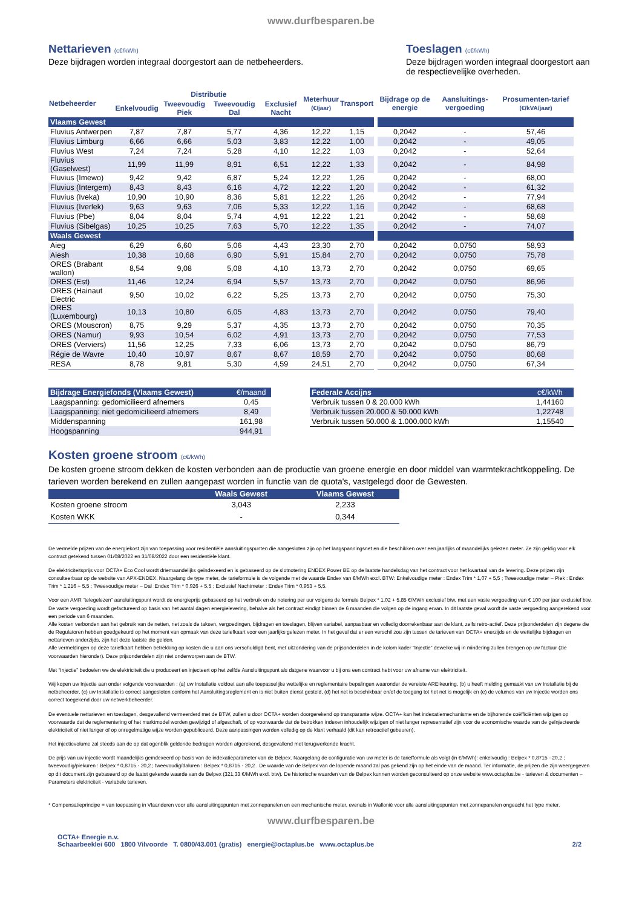www.durfbesparen.be
Nettarieven (c€/kWh)
Deze bijdragen worden integraal doorgestort aan de netbeheerders.
Toeslagen (c€/kWh)
Deze bijdragen worden integraal doorgestort aan de respectievelijke overheden.
| Netbeheerder | Distributie | | | | Meterhuur (€/jaar) | Transport | Bijdrage op de energie | Aansluitings-vergoeding | Prosumenten-tarief (€/kVA/jaar) |
| --- | --- | --- | --- | --- | --- | --- | --- | --- | --- |
| | Enkelvoudig | Tweevoudig Piek | Tweevoudig Dal | Exclusief Nacht | | | | | |
| Vlaams Gewest | | | | | | | | | |
| Fluvius Antwerpen | 7,87 | 7,87 | 5,77 | 4,36 | 12,22 | 1,15 | 0,2042 | - | 57,46 |
| Fluvius Limburg | 6,66 | 6,66 | 5,03 | 3,83 | 12,22 | 1,00 | 0,2042 | - | 49,05 |
| Fluvius West | 7,24 | 7,24 | 5,28 | 4,10 | 12,22 | 1,03 | 0,2042 | - | 52,64 |
| Fluvius (Gaselwest) | 11,99 | 11,99 | 8,91 | 6,51 | 12,22 | 1,33 | 0,2042 | - | 84,98 |
| Fluvius (Imewo) | 9,42 | 9,42 | 6,87 | 5,24 | 12,22 | 1,26 | 0,2042 | - | 68,00 |
| Fluvius (Intergem) | 8,43 | 8,43 | 6,16 | 4,72 | 12,22 | 1,20 | 0,2042 | - | 61,32 |
| Fluvius (Iveka) | 10,90 | 10,90 | 8,36 | 5,81 | 12,22 | 1,26 | 0,2042 | - | 77,94 |
| Fluvius (Iverlek) | 9,63 | 9,63 | 7,06 | 5,33 | 12,22 | 1,16 | 0,2042 | - | 68,68 |
| Fluvius (Pbe) | 8,04 | 8,04 | 5,74 | 4,91 | 12,22 | 1,21 | 0,2042 | - | 58,68 |
| Fluvius (Sibelgas) | 10,25 | 10,25 | 7,63 | 5,70 | 12,22 | 1,35 | 0,2042 | - | 74,07 |
| Waals Gewest | | | | | | | | | |
| Aieg | 6,29 | 6,60 | 5,06 | 4,43 | 23,30 | 2,70 | 0,2042 | 0,0750 | 58,93 |
| Aiesh | 10,38 | 10,68 | 6,90 | 5,91 | 15,84 | 2,70 | 0,2042 | 0,0750 | 75,78 |
| ORES (Brabant wallon) | 8,54 | 9,08 | 5,08 | 4,10 | 13,73 | 2,70 | 0,2042 | 0,0750 | 69,65 |
| ORES (Est) | 11,46 | 12,24 | 6,94 | 5,57 | 13,73 | 2,70 | 0,2042 | 0,0750 | 86,96 |
| ORES (Hainaut Electric | 9,50 | 10,02 | 6,22 | 5,25 | 13,73 | 2,70 | 0,2042 | 0,0750 | 75,30 |
| ORES (Luxembourg) | 10,13 | 10,80 | 6,05 | 4,83 | 13,73 | 2,70 | 0,2042 | 0,0750 | 79,40 |
| ORES (Mouscron) | 8,75 | 9,29 | 5,37 | 4,35 | 13,73 | 2,70 | 0,2042 | 0,0750 | 70,35 |
| ORES (Namur) | 9,93 | 10,54 | 6,02 | 4,91 | 13,73 | 2,70 | 0,2042 | 0,0750 | 77,53 |
| ORES (Verviers) | 11,56 | 12,25 | 7,33 | 6,06 | 13,73 | 2,70 | 0,2042 | 0,0750 | 86,79 |
| Régie de Wavre | 10,40 | 10,97 | 8,67 | 8,67 | 18,59 | 2,70 | 0,2042 | 0,0750 | 80,68 |
| RESA | 8,78 | 9,81 | 5,30 | 4,59 | 24,51 | 2,70 | 0,2042 | 0,0750 | 67,34 |
| Bijdrage Energiefonds (Vlaams Gewest) | €/maand |
| Laagspanning: gedomicilieerd afnemers | 0,45 |
| Laagspanning: niet gedomicilieerd afnemers | 8,49 |
| Middenspanning | 161,98 |
| Hoogspanning | 944,91 |
| Federale Accijns | c€/kWh |
| Verbruik tussen 0 & 20.000 kWh | 1,44160 |
| Verbruik tussen 20.000 & 50.000 kWh | 1,22748 |
| Verbruik tussen 50.000 & 1.000.000 kWh | 1,15540 |
Kosten groene stroom (c€/kWh)
De kosten groene stroom dekken de kosten verbonden aan de productie van groene energie en door middel van warmtekrachtkoppeling. De tarieven worden berekend en zullen aangepast worden in functie van de quota's, vastgelegd door de Gewesten.
| | Waals Gewest | Vlaams Gewest |
| Kosten groene stroom | 3,043 | 2,233 |
| Kosten WKK | - | 0,344 |
De vermelde prijzen van de energiekost zijn van toepassing voor residentiële aansluitingspunten die aangesloten zijn op het laagspanningsnet en die beschikken over een jaarlijks of maandelijks gelezen meter. Ze zijn geldig voor elk contract getekend tussen 01/08/2022 en 31/08/2022 door een residentiële klant.
De elektriciteitsprijs voor OCTA+ Eco Cool wordt driemaandelijks geïndexeerd en is gebaseerd op de slotnotering ENDEX Power BE op de laatste handelsdag van het contract voor het kwartaal van de levering. Deze prijzen zijn consulteerbaar op de website van APX-ENDEX. Naargelang de type meter, de tarieformule is de volgende met de waarde Endex van €/MWh excl. BTW: Enkelvoudige meter : Endex Trim * 1,07 + 5,5 ; Tweevoudige meter – Piek : Endex Trim * 1,216 + 5,5 ; Tweevoudige meter – Dal :Endex Trim * 0,926 + 5,5 ; Exclusief Nachtmeter : Endex Trim * 0,953 + 5,5.
Voor een AMR “telegelezen” aansluitingspunt wordt de energieprijs gebaseerd op het verbruik en de notering per uur volgens de formule Belpex * 1,02 + 5,85 €/MWh exclusief btw, met een vaste vergoeding van € 100 per jaar exclusief btw.
De vaste vergoeding wordt gefactureerd op basis van het aantal dagen energielevering, behalve als het contract eindigt binnen de 6 maanden die volgen op de ingang ervan. In dit laatste geval wordt de vaste vergoeding aangerekend voor een periode van 6 maanden.
Alle kosten verbonden aan het gebruik van de netten, net zoals de taksen, vergoedingen, bijdragen en toeslagen, blijven variabel, aanpasbaar en volledig doorrekenbaar aan de klant, zelfs retro-actief. Deze prijsonderdelen zijn degene die de Regulatoren hebben goedgekeurd op het moment van opmaak van deze tariefkaart voor een jaarlijks gelezen meter. In het geval dat er een verschil zou zijn tussen de tarieven van OCTA+ enerzijds en de wettelijke bijdragen en nettarieven anderzijds, zijn het deze laatste die gelden.
Alle vermeldingen op deze tariefkaart hebben betrekking op kosten die u aan ons verschuldigd bent, met uitzondering van de prijsonderdelen in de kolom kader “Injectie” dewelke wij in mindering zullen brengen op uw factuur (zie voorwaarden hieronder). Deze prijsonderdelen zijn niet onderworpen aan de BTW.
Met “Injectie” bedoelen we de elektriciteit die u produceert en injecteert op het zelfde Aansluitingspunt als datgene waarvoor u bij ons een contract hebt voor uw afname van elektriciteit.
Wij kopen uw Injectie aan onder volgende voorwaarden : (a) uw Installatie voldoet aan alle toepasselijke wettelijke en reglementaire bepalingen waaronder de vereiste AREIkeuring, (b) u heeft melding gemaakt van uw Installatie bij de netbeheerder, (c) uw Installatie is correct aangesloten conform het Aansluitingsreglement en is niet buiten dienst gesteld, (d) het net is beschikbaar en/of de toegang tot het net is mogelijk en (e) de volumes van uw Injectie worden ons correct toegekend door uw netwerkbeheerder.
De eventuele nettarieven en toeslagen, desgevallend vermeerderd met de BTW, zullen u door OCTA+ worden doorgerekend op transparante wijze. OCTA+ kan het indexatiemechanisme en de bijhorende coëfficiënten wijzigen op voorwaarde dat de reglementering of het marktmodel worden gewijzigd of afgeschaft, of op voorwaarde dat de betrokken indexen inhoudelijk wijzigen of niet langer representatief zijn voor de economische waarde van de geïnjecteerde elektriciteit of niet langer of op onregelmatige wijze worden gepubliceerd. Deze aanpassingen worden volledig op de klant verhaald (dit kan retroactief gebeuren).
Het injectievolume zal steeds aan de op dat ogenblik geldende bedragen worden afgerekend, desgevallend met terugwerkende kracht.
De prijs van uw injectie wordt maandelijks geïndexeerd op basis van de indexatieparameter van de Belpex. Naargelang de configuratie van uw meter is de tariefformule als volgt (in €/MWh): enkelvoudig : Belpex * 0,8715 - 20,2 ; tweevoudig/piekuren : Belpex * 0,8715 - 20,2 ; tweevoudig/daluren : Belpex * 0,8715 - 20,2 . De waarde van de Belpex van de lopende maand zal pas gekend zijn op het einde van de maand. Ter informatie, de prijzen die zijn weergegeven op dit document zijn gebaseerd op de laatst gekende waarde van de Belpex (321,33 €/MWh excl. btw). De historische waarden van de Belpex kunnen worden geconsulteerd op onze website www.octaplus.be - tarieven & documenten – Parameters elektriciteit - variabele tarieven.
* Compensatieprincipe = van toepassing in Vlaanderen voor alle aansluitingspunten met zonnepanelen en een mechanische meter, evenals in Wallonië voor alle aansluitingspunten met zonnepanelen ongeacht het type meter.
www.durfbesparen.be
OCTA+ Energie n.v.
Schaarbeeklei 600 1800 Vilvoorde T. 0800/43.001 (gratis) energie@octaplus.be www.octaplus.be
2/2